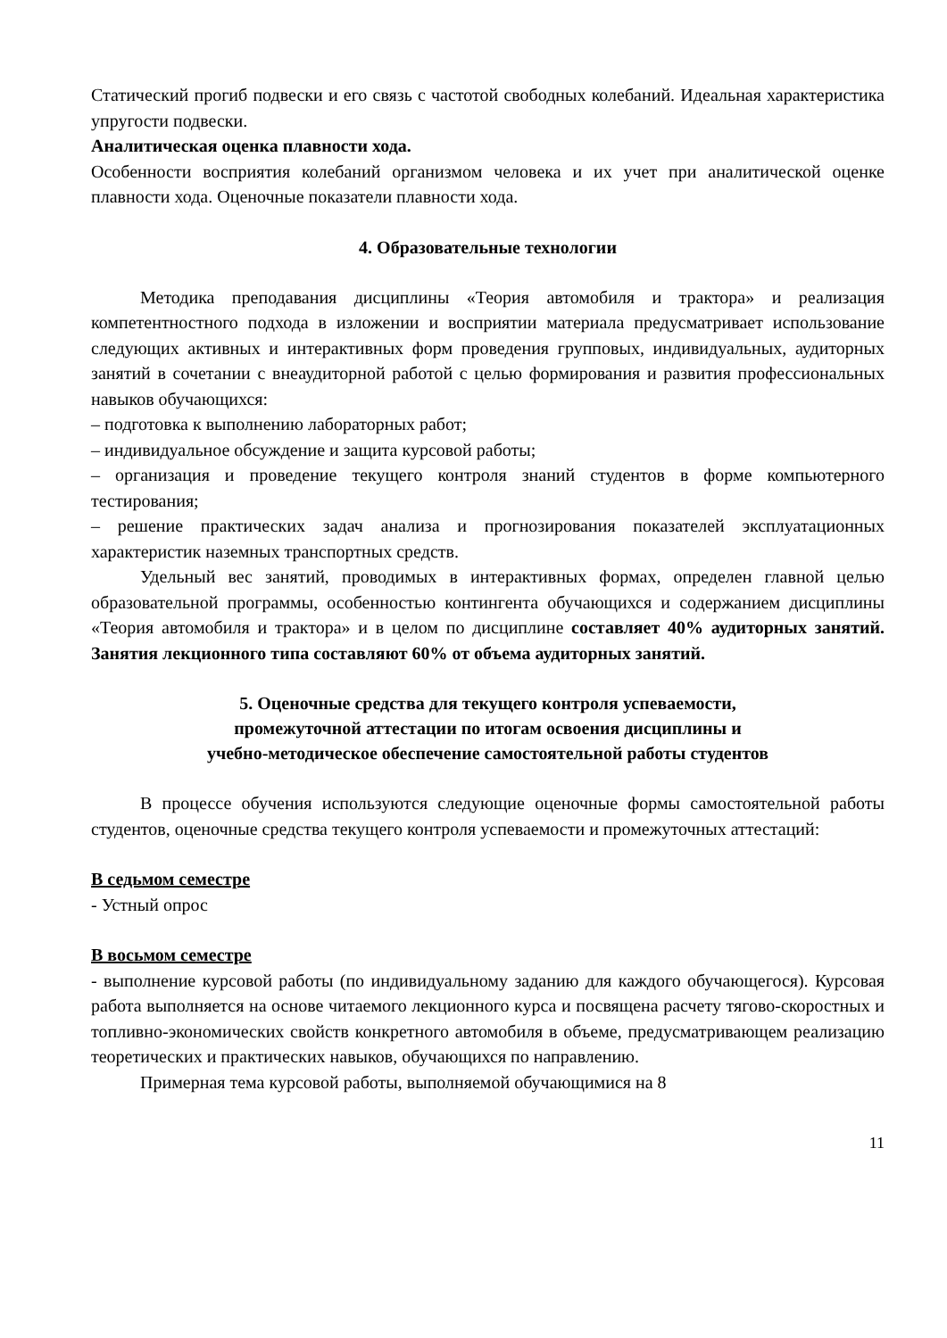Статический прогиб подвески и его связь с частотой свободных колебаний. Идеальная характеристика упругости подвески.
Аналитическая оценка плавности хода.
Особенности восприятия колебаний организмом человека и их учет при аналитической оценке плавности хода. Оценочные показатели плавности хода.
4. Образовательные технологии
Методика преподавания дисциплины «Теория автомобиля и трактора» и реализация компетентностного подхода в изложении и восприятии материала предусматривает использование следующих активных и интерактивных форм проведения групповых, индивидуальных, аудиторных занятий в сочетании с внеаудиторной работой с целью формирования и развития профессиональных навыков обучающихся:
– подготовка к выполнению лабораторных работ;
– индивидуальное обсуждение и защита курсовой работы;
– организация и проведение текущего контроля знаний студентов в форме компьютерного тестирования;
– решение практических задач анализа и прогнозирования показателей эксплуатационных характеристик наземных транспортных средств.
Удельный вес занятий, проводимых в интерактивных формах, определен главной целью образовательной программы, особенностью контингента обучающихся и содержанием дисциплины «Теория автомобиля и трактора» и в целом по дисциплине составляет 40% аудиторных занятий. Занятия лекционного типа составляют 60% от объема аудиторных занятий.
5. Оценочные средства для текущего контроля успеваемости,
промежуточной аттестации по итогам освоения дисциплины и
учебно-методическое обеспечение самостоятельной работы студентов
В процессе обучения используются следующие оценочные формы самостоятельной работы студентов, оценочные средства текущего контроля успеваемости и промежуточных аттестаций:
В седьмом семестре
- Устный опрос
В восьмом семестре
- выполнение курсовой работы (по индивидуальному заданию для каждого обучающегося). Курсовая работа выполняется на основе читаемого лекционного курса и посвящена расчету тягово-скоростных и топливно-экономических свойств конкретного автомобиля в объеме, предусматривающем реализацию теоретических и практических навыков, обучающихся по направлению.
Примерная тема курсовой работы, выполняемой обучающимися на 8
11